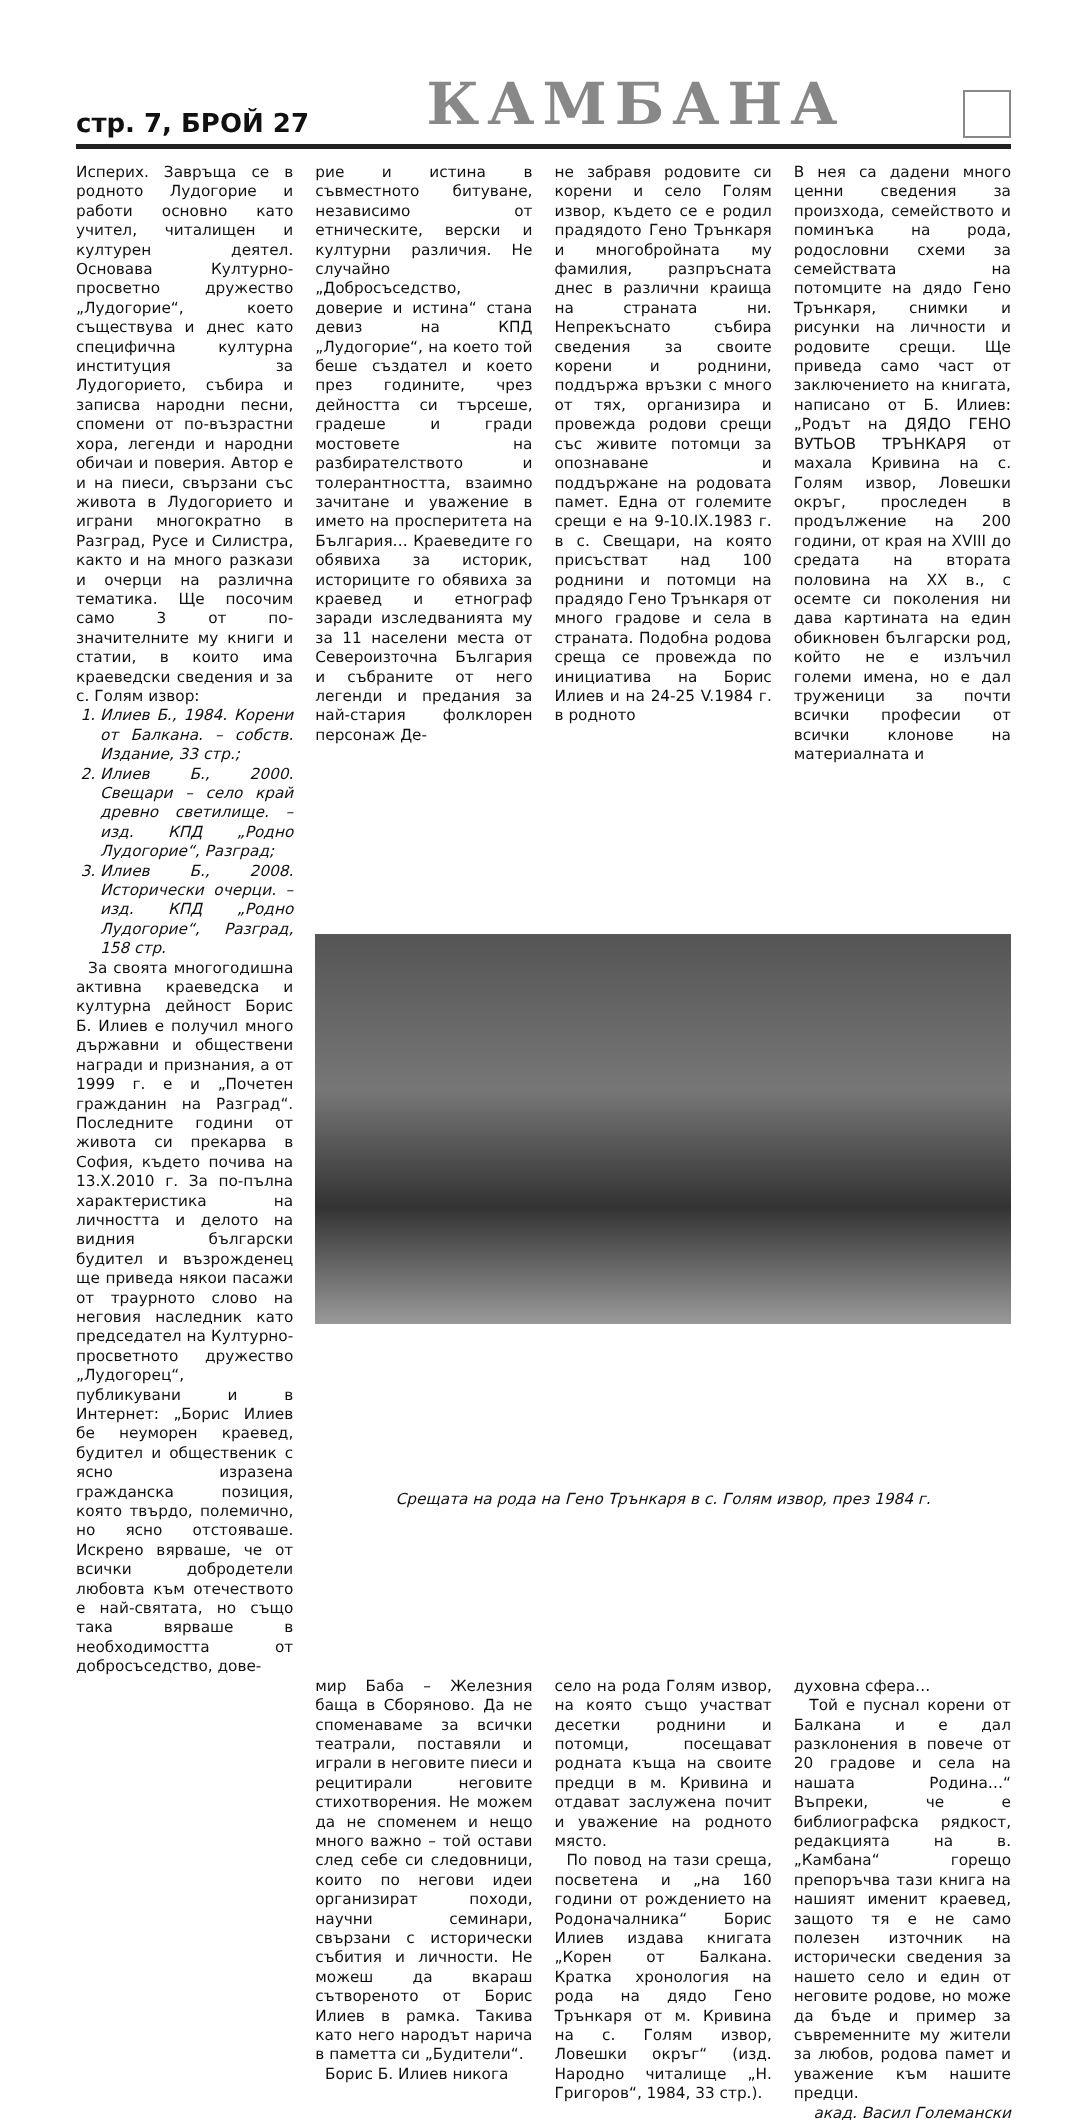стр. 7, БРОЙ 27
КАМБАНА
Исперих. Завръща се в родното Лудогорие и работи основно като учител, читалищен и културен деятел. Основава Културно-просветно дружество „Лудогорие“, което съществува и днес като специфична културна институция за Лудогорието, събира и записва народни песни, спомени от по-възрастни хора, легенди и народни обичаи и поверия. Автор е и на пиеси, свързани със живота в Лудогорието и играни многократно в Разград, Русе и Силистра, както и на много разкази и очерци на различна тематика. Ще посочим само 3 от по-значителните му книги и статии, в които има краеведски сведения и за с. Голям извор:
1. Илиев Б., 1984. Корени от Балкана. – собств. Издание, 33 стр.;
2. Илиев Б., 2000. Свещари – село край древно светилище. – изд. КПД „Родно Лудогорие“, Разград;
3. Илиев Б., 2008. Исторически очерци. – изд. КПД „Родно Лудогорие“, Разград, 158 стр.
За своята многогодишна активна краеведска и културна дейност Борис Б. Илиев е получил много държавни и обществени награди и признания, а от 1999 г. е и „Почетен гражданин на Разград“. Последните години от живота си прекарва в София, където почива на 13.X.2010 г. За по-пълна характеристика на личността и делото на видния български будител и възрожденец ще приведа някои пасажи от траурното слово на неговия наследник като председател на Културно-просветното дружество „Лудогорец“, публикувани и в Интернет: „Борис Илиев бе неуморен краевед, будител и общественик с ясно изразена гражданска позиция, която твърдо, полемично, но ясно отстояваше. Искрено вярваше, че от всички добродетели любовта към отечеството е най-святата, но също така вярваше в необходимостта от добросъседство, дове-
рие и истина в съвместното битуване, независимо от етническите, верски и културни различия. Не случайно „Добросъседство, доверие и истина“ стана девиз на КПД „Лудогорие“, на което той беше създател и което през годините, чрез дейността си търсеше, градеше и гради мостовете на разбирателството и толерантността, взаимно зачитане и уважение в името на просперитета на България… Краеведите го обявиха за историк, историците го обявиха за краевед и етнограф заради изследванията му за 11 населени места от Североизточна България и събраните от него легенди и предания за най-стария фолклорен персонаж Де-
не забравя родовите си корени и село Голям извор, където се е родил прадядото Гено Трънкаря и многобройната му фамилия, разпръсната днес в различни краища на страната ни. Непрекъснато събира сведения за своите корени и роднини, поддържа връзки с много от тях, организира и провежда родови срещи със живите потомци за опознаване и поддържане на родовата памет. Една от големите срещи е на 9-10.IX.1983 г. в с. Свещари, на която присъстват над 100 роднини и потомци на прадядо Гено Трънкаря от много градове и села в страната. Подобна родова среща се провежда по инициатива на Борис Илиев и на 24-25 V.1984 г. в родното
В нея са дадени много ценни сведения за произхода, семейството и поминъка на рода, родословни схеми за семействата на потомците на дядо Гено Трънкаря, снимки и рисунки на личности и родовите срещи. Ще приведа само част от заключението на книгата, написано от Б. Илиев: „Родът на ДЯДО ГЕНО ВУТЬОВ ТРЪНКАРЯ от махала Кривина на с. Голям извор, Ловешки окръг, проследен в продължение на 200 години, от края на XVIII до средата на втората половина на XX в., с осемте си поколения ни дава картината на един обикновен български род, който не е излъчил големи имена, но е дал труженици за почти всички професии от всички клонове на материалната и
Срещата на рода на Гено Трънкаря в с. Голям извор, през 1984 г.
мир Баба – Железния баща в Сборяново. Да не споменаваме за всички театрали, поставяли и играли в неговите пиеси и рецитирали неговите стихотворения. Не можем да не споменем и нещо много важно – той остави след себе си следовници, които по негови идеи организират походи, научни семинари, свързани с исторически събития и личности. Не можеш да вкараш сътвореното от Борис Илиев в рамка. Такива като него народът нарича в паметта си „Будители“.
Борис Б. Илиев никога
село на рода Голям извор, на която също участват десетки роднини и потомци, посещават родната къща на своите предци в м. Кривина и отдават заслужена почит и уважение на родното място.
По повод на тази среща, посветена и „на 160 години от рождението на Родоначалника“ Борис Илиев издава книгата „Корен от Балкана. Кратка хронология на рода на дядо Гено Трънкаря от м. Кривина на с. Голям извор, Ловешки окръг“ (изд. Народно читалище „Н. Григоров“, 1984, 33 стр.).
духовна сфера…
Той е пуснал корени от Балкана и е дал разклонения в повече от 20 градове и села на нашата Родина…“ Въпреки, че е библиографска рядкост, редакцията на в. „Камбана“ горещо препоръчва тази книга на нашият именит краевед, защото тя е не само полезен източник на исторически сведения за нашето село и един от неговите родове, но може да бъде и пример за съвременните му жители за любов, родова памет и уважение към нашите предци.
акад. Васил Големански